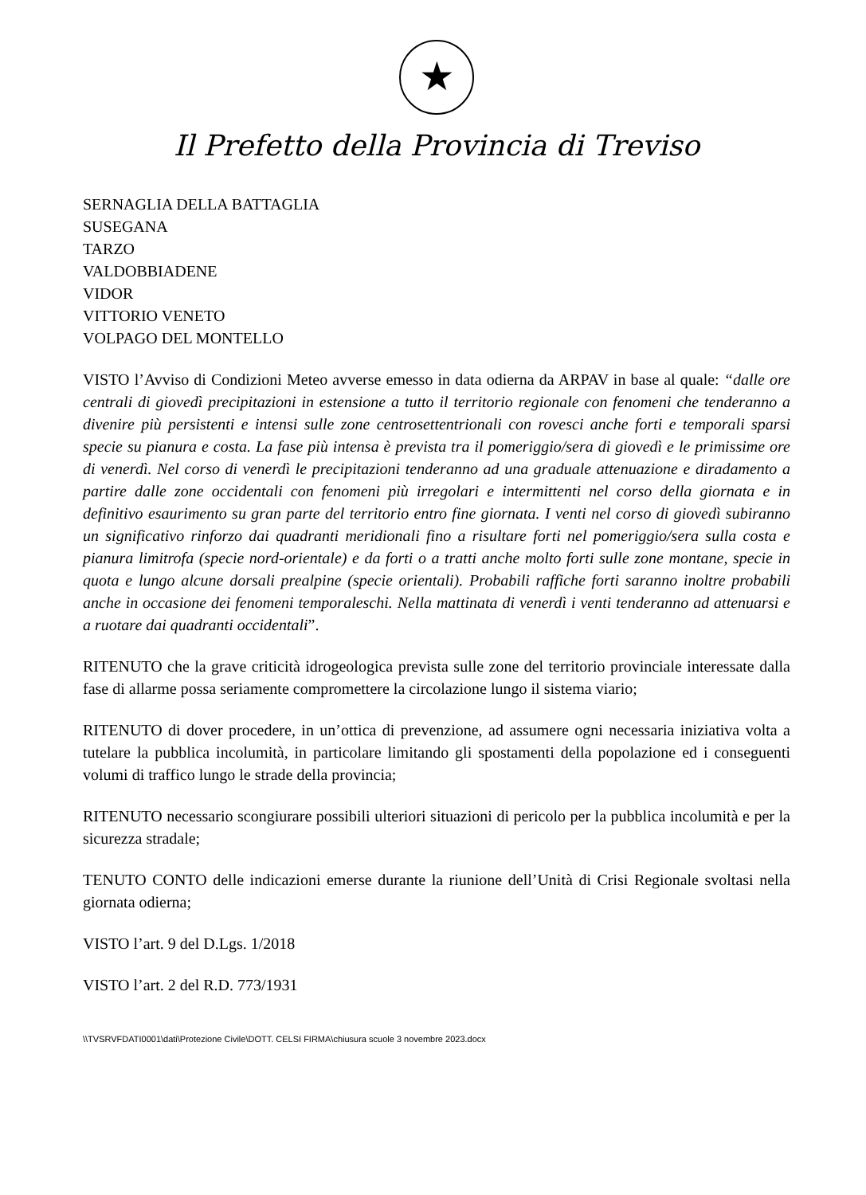★
Il Prefetto della Provincia di Treviso
SERNAGLIA DELLA BATTAGLIA
SUSEGANA
TARZO
VALDOBBIADENE
VIDOR
VITTORIO VENETO
VOLPAGO DEL MONTELLO
VISTO l’Avviso di Condizioni Meteo avverse emesso in data odierna da ARPAV in base al quale: “dalle ore centrali di giovedì precipitazioni in estensione a tutto il territorio regionale con fenomeni che tenderanno a divenire più persistenti e intensi sulle zone centrosettentrionali con rovesci anche forti e temporali sparsi specie su pianura e costa. La fase più intensa è prevista tra il pomeriggio/sera di giovedì e le primissime ore di venerdì. Nel corso di venerdì le precipitazioni tenderanno ad una graduale attenuazione e diradamento a partire dalle zone occidentali con fenomeni più irregolari e intermittenti nel corso della giornata e in definitivo esaurimento su gran parte del territorio entro fine giornata. I venti nel corso di giovedì subiranno un significativo rinforzo dai quadranti meridionali fino a risultare forti nel pomeriggio/sera sulla costa e pianura limitrofa (specie nord-orientale) e da forti o a tratti anche molto forti sulle zone montane, specie in quota e lungo alcune dorsali prealpine (specie orientali). Probabili raffiche forti saranno inoltre probabili anche in occasione dei fenomeni temporaleschi. Nella mattinata di venerdì i venti tenderanno ad attenuarsi e a ruotare dai quadranti occidentali”.
RITENUTO che la grave criticità idrogeologica prevista sulle zone del territorio provinciale interessate dalla fase di allarme possa seriamente compromettere la circolazione lungo il sistema viario;
RITENUTO di dover procedere, in un’ottica di prevenzione, ad assumere ogni necessaria iniziativa volta a tutelare la pubblica incolumità, in particolare limitando gli spostamenti della popolazione ed i conseguenti volumi di traffico lungo le strade della provincia;
RITENUTO necessario scongiurare possibili ulteriori situazioni di pericolo per la pubblica incolumità e per la sicurezza stradale;
TENUTO CONTO delle indicazioni emerse durante la riunione dell’Unità di Crisi Regionale svoltasi nella giornata odierna;
VISTO l’art. 9 del D.Lgs. 1/2018
VISTO l’art. 2 del R.D. 773/1931
\\TVSRVFDATI0001\dati\Protezione Civile\DOTT. CELSI FIRMA\chiusura scuole 3 novembre 2023.docx